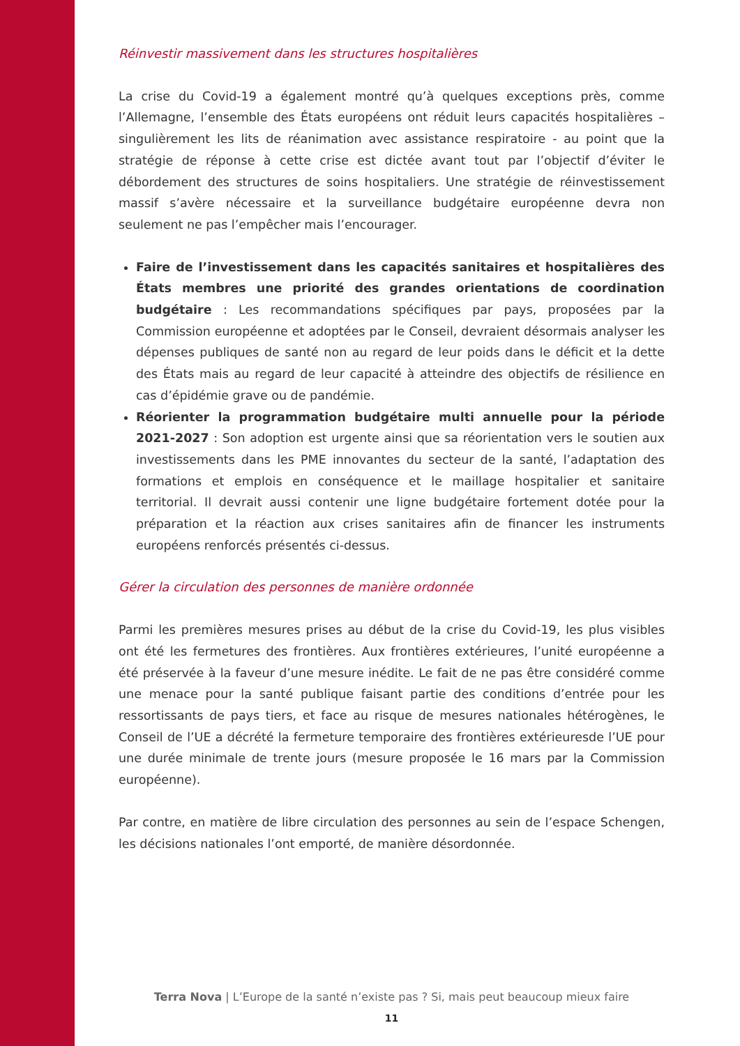Réinvestir massivement dans les structures hospitalières
La crise du Covid-19 a également montré qu’à quelques exceptions près, comme l’Allemagne, l’ensemble des États européens ont réduit leurs capacités hospitalières – singulièrement les lits de réanimation avec assistance respiratoire - au point que la stratégie de réponse à cette crise est dictée avant tout par l’objectif d’éviter le débordement des structures de soins hospitaliers. Une stratégie de réinvestissement massif s’avère nécessaire et la surveillance budgétaire européenne devra non seulement ne pas l’empêcher mais l’encourager.
Faire de l’investissement dans les capacités sanitaires et hospitalières des États membres une priorité des grandes orientations de coordination budgétaire : Les recommandations spécifiques par pays, proposées par la Commission européenne et adoptées par le Conseil, devraient désormais analyser les dépenses publiques de santé non au regard de leur poids dans le déficit et la dette des États mais au regard de leur capacité à atteindre des objectifs de résilience en cas d’épidémie grave ou de pandémie.
Réorienter la programmation budgétaire multi annuelle pour la période 2021-2027 : Son adoption est urgente ainsi que sa réorientation vers le soutien aux investissements dans les PME innovantes du secteur de la santé, l’adaptation des formations et emplois en conséquence et le maillage hospitalier et sanitaire territorial. Il devrait aussi contenir une ligne budgétaire fortement dotée pour la préparation et la réaction aux crises sanitaires afin de financer les instruments européens renforcés présentés ci-dessus.
Gérer la circulation des personnes de manière ordonnée
Parmi les premières mesures prises au début de la crise du Covid-19, les plus visibles ont été les fermetures des frontières. Aux frontières extérieures, l’unité européenne a été préservée à la faveur d’une mesure inédite. Le fait de ne pas être considéré comme une menace pour la santé publique faisant partie des conditions d’entrée pour les ressortissants de pays tiers, et face au risque de mesures nationales hétérogènes, le Conseil de l’UE a décrété la fermeture temporaire des frontières extérieuresde l’UE pour une durée minimale de trente jours (mesure proposée le 16 mars par la Commission européenne).
Par contre, en matière de libre circulation des personnes au sein de l’espace Schengen, les décisions nationales l’ont emporté, de manière désordonnée.
Terra Nova | L’Europe de la santé n’existe pas ? Si, mais peut beaucoup mieux faire
11